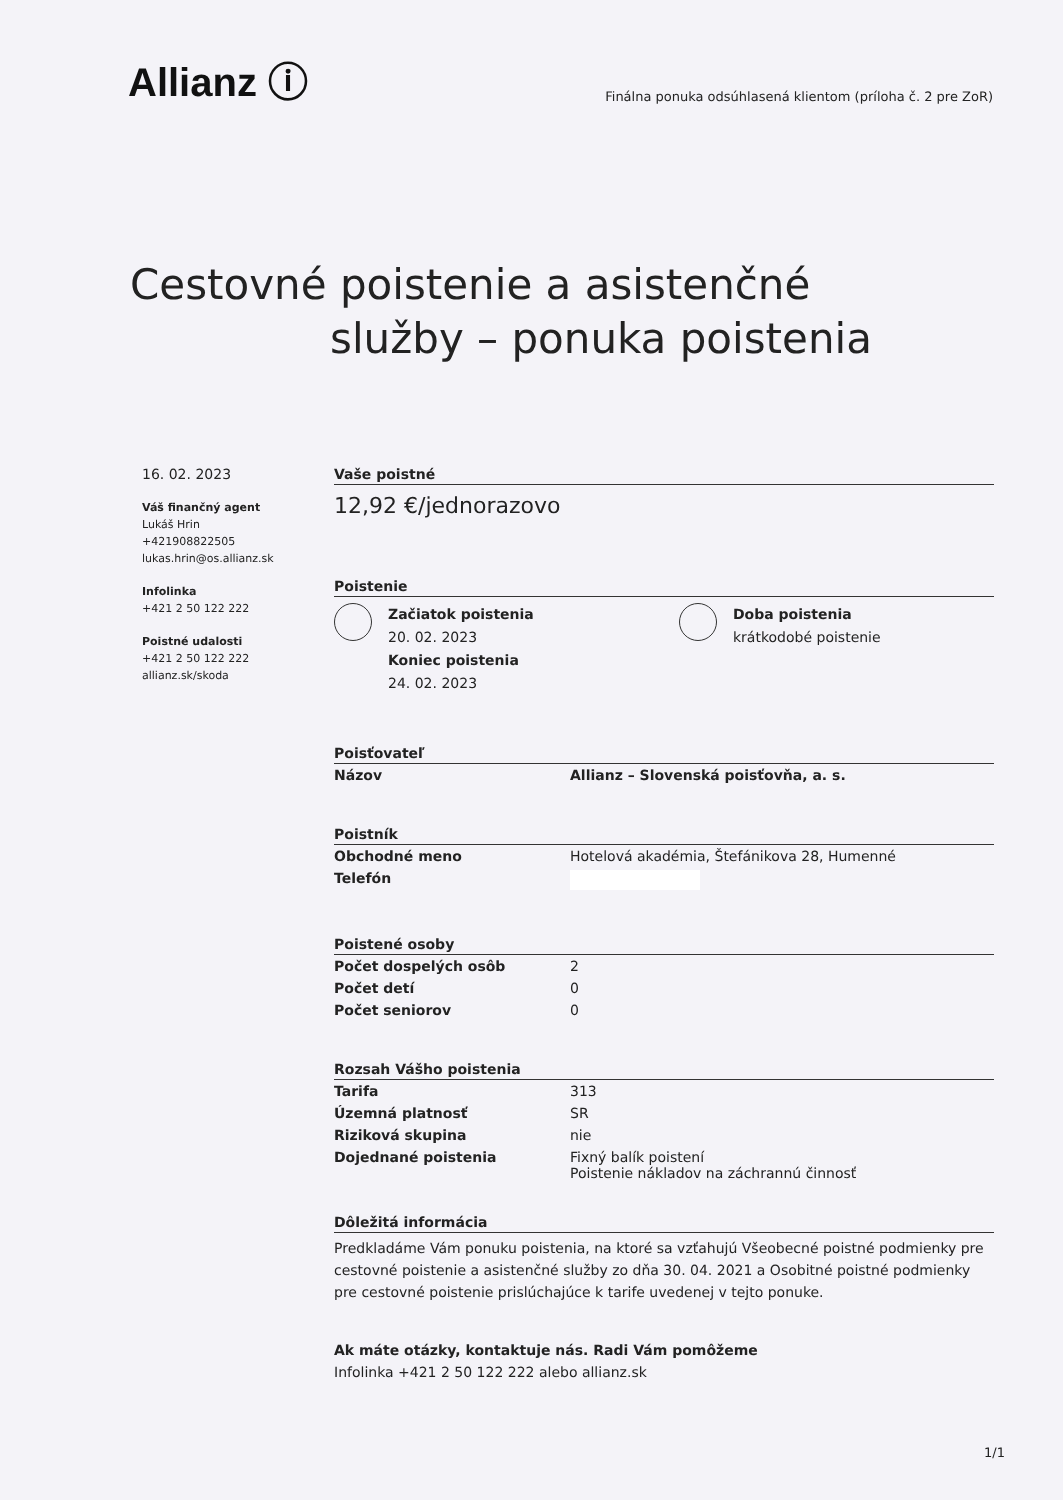Allianz ⓘ
Finálna ponuka odsúhlasená klientom (príloha č. 2 pre ZoR)
Cestovné poistenie a asistenčné
služby – ponuka poistenia
16. 02. 2023
Váš finančný agent
Lukáš Hrin
+421908822505
lukas.hrin@os.allianz.sk
Infolinka
+421 2 50 122 222
Poistné udalosti
+421 2 50 122 222
allianz.sk/skoda
Vaše poistné
12,92 €/jednorazovo
Poistenie
Začiatok poistenia
20. 02. 2023
Koniec poistenia
24. 02. 2023
Doba poistenia
krátkodobé poistenie
Poisťovateľ
| Názov | Allianz – Slovenská poisťovňa, a. s. |
Poistník
| Obchodné meno | Hotelová akadémia, Štefánikova 28, Humenné |
| Telefón | |
Poistené osoby
| Počet dospelých osôb | 2 |
| Počet detí | 0 |
| Počet seniorov | 0 |
Rozsah Vášho poistenia
| Tarifa | 313 |
| Územná platnosť | SR |
| Riziková skupina | nie |
| Dojednané poistenia | Fixný balík poistení Poistenie nákladov na záchrannú činnosť |
Dôležitá informácia
Predkladáme Vám ponuku poistenia, na ktoré sa vzťahujú Všeobecné poistné podmienky pre cestovné poistenie a asistenčné služby zo dňa 30. 04. 2021 a Osobitné poistné podmienky pre cestovné poistenie prislúchajúce k tarife uvedenej v tejto ponuke.
Ak máte otázky, kontaktuje nás. Radi Vám pomôžeme
Infolinka +421 2 50 122 222 alebo allianz.sk
1/1